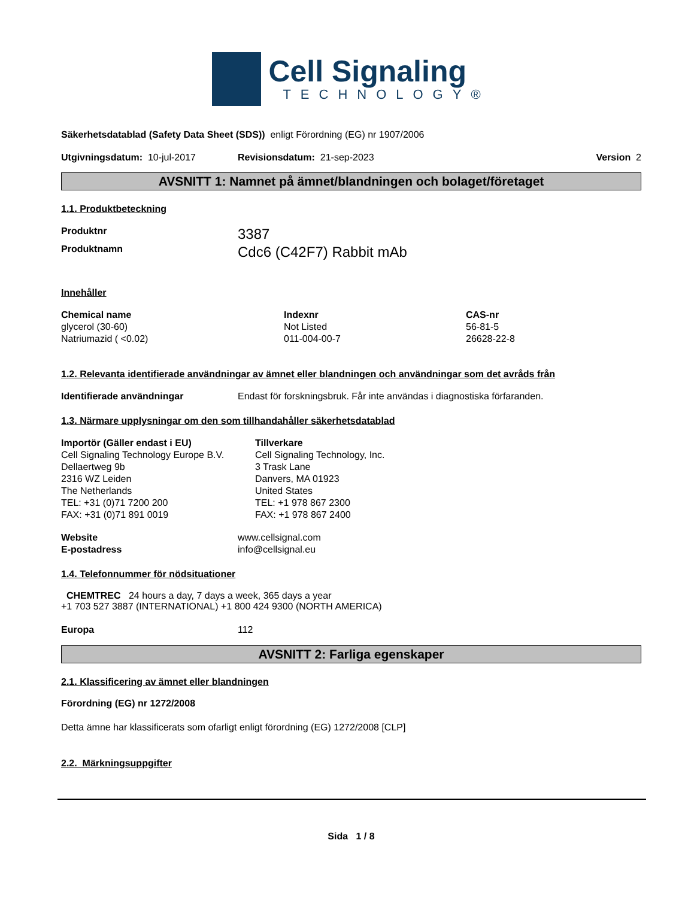Cell Signaling
TECHNOLOGY®
Säkerhetsdatablad (Safety Data Sheet (SDS)) enligt Förordning (EG) nr 1907/2006
Utgivningsdatum: 10-jul-2017 Revisionsdatum: 21-sep-2023 Version 2
AVSNITT 1: Namnet på ämnet/blandningen och bolaget/företaget
1.1. Produktbeteckning
| Produktnr | 3387 |
| Produktnamn | Cdc6 (C42F7) Rabbit mAb |
Innehåller
| Chemical name | Indexnr | CAS-nr |
| --- | --- | --- |
| glycerol (30-60) | Not Listed | 56-81-5 |
| Natriumazid ( <0.02) | 011-004-00-7 | 26628-22-8 |
1.2. Relevanta identifierade användningar av ämnet eller blandningen och användningar som det avråds från
| Identifierade användningar | Endast för forskningsbruk. Får inte användas i diagnostiska förfaranden. |
1.3. Närmare upplysningar om den som tillhandahåller säkerhetsdatablad
| Importör (Gäller endast i EU) Cell Signaling Technology Europe B.V. Dellaertweg 9b 2316 WZ Leiden The Netherlands TEL: +31 (0)71 7200 200 FAX: +31 (0)71 891 0019 | Tillverkare Cell Signaling Technology, Inc. 3 Trask Lane Danvers, MA 01923 United States TEL: +1 978 867 2300 FAX: +1 978 867 2400 |
| Website | www.cellsignal.com |
| E-postadress | info@cellsignal.eu |
1.4. Telefonnummer för nödsituationer
CHEMTREC 24 hours a day, 7 days a week, 365 days a year
+1 703 527 3887 (INTERNATIONAL) +1 800 424 9300 (NORTH AMERICA)
| Europa | 112 |
AVSNITT 2: Farliga egenskaper
2.1. Klassificering av ämnet eller blandningen
Förordning (EG) nr 1272/2008
Detta ämne har klassificerats som ofarligt enligt förordning (EG) 1272/2008 [CLP]
2.2. Märkningsuppgifter
Sida 1 / 8